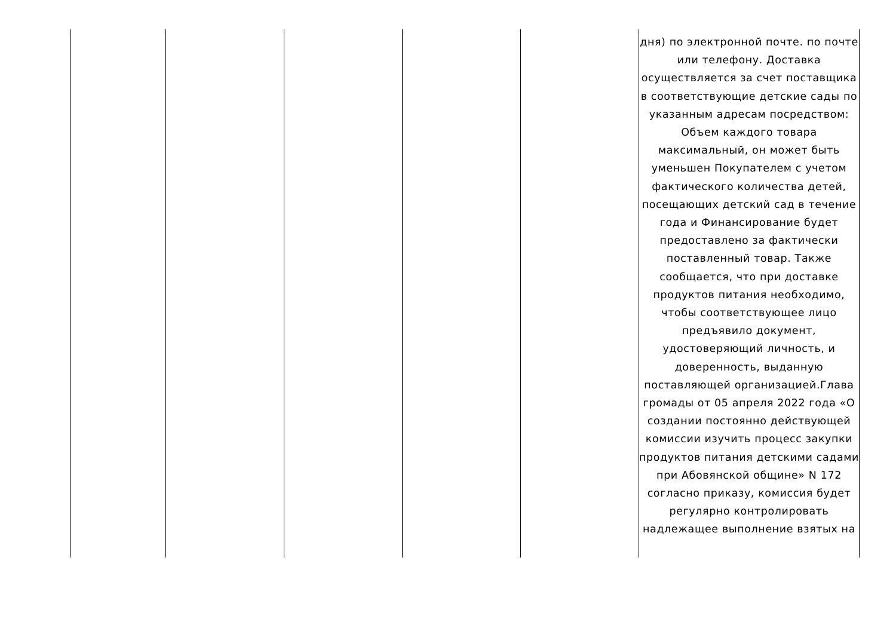| | | | | | дня) по электронной почте. по почте или телефону. Доставка осуществляется за счет поставщика в соответствующие детские сады по указанным адресам посредством: Объем каждого товара максимальный, он может быть уменьшен Покупателем с учетом фактического количества детей, посещающих детский сад в течение года и Финансирование будет предоставлено за фактически поставленный товар. Также сообщается, что при доставке продуктов питания необходимо, чтобы соответствующее лицо предъявило документ, удостоверяющий личность, и доверенность, выданную поставляющей организацией.Глава громады от 05 апреля 2022 года «О создании постоянно действующей комиссии изучить процесс закупки продуктов питания детскими садами при Абовянской общине» N 172 согласно приказу, комиссия будет регулярно контролировать надлежащее выполнение взятых на |